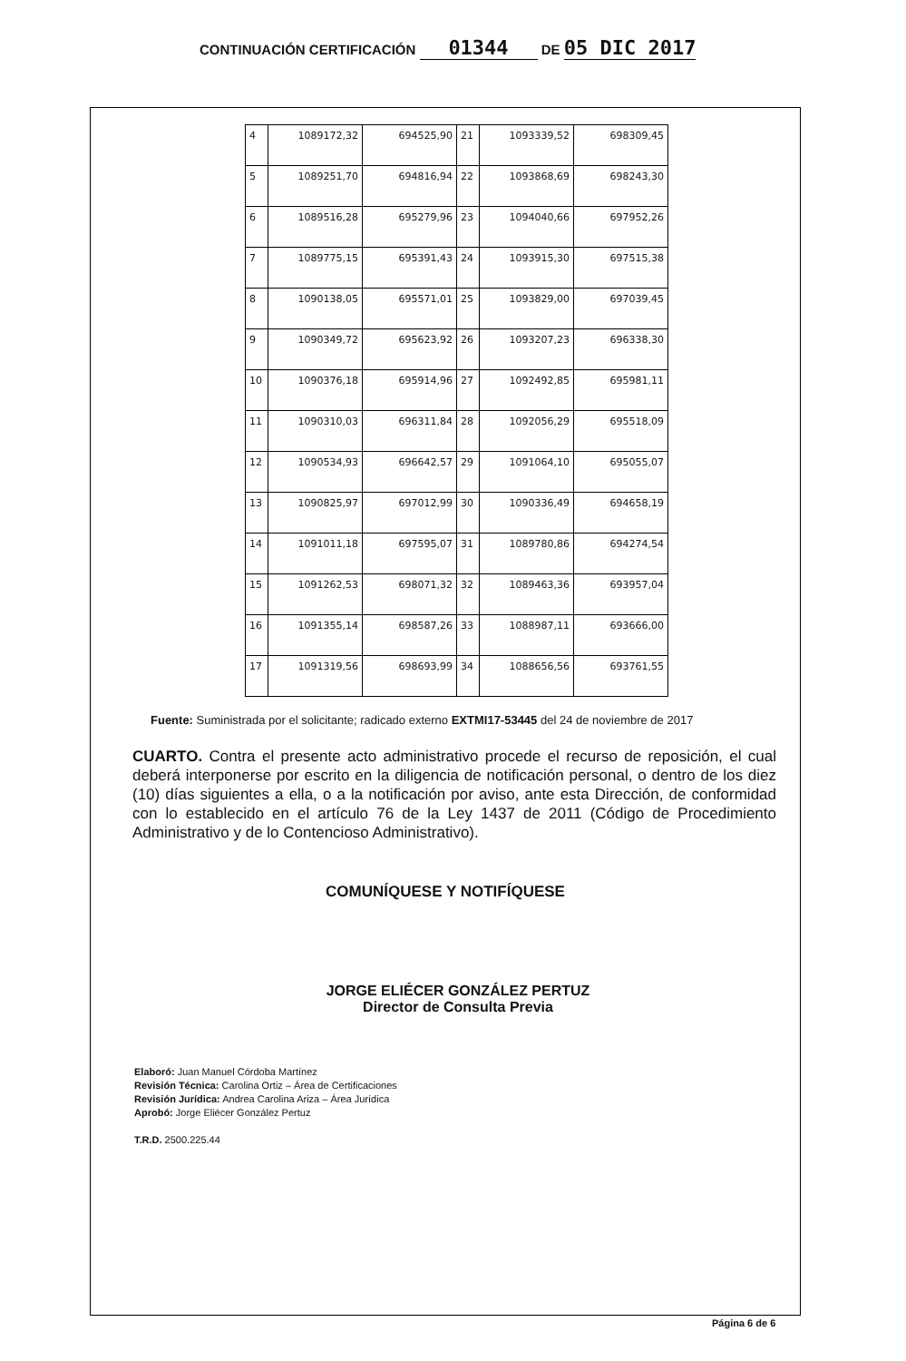CONTINUACIÓN CERTIFICACIÓN 01344 DE 05 DIC 2017
| 4 | 1089172,32 | 694525,90 | 21 | 1093339,52 | 698309,45 |
| 5 | 1089251,70 | 694816,94 | 22 | 1093868,69 | 698243,30 |
| 6 | 1089516,28 | 695279,96 | 23 | 1094040,66 | 697952,26 |
| 7 | 1089775,15 | 695391,43 | 24 | 1093915,30 | 697515,38 |
| 8 | 1090138,05 | 695571,01 | 25 | 1093829,00 | 697039,45 |
| 9 | 1090349,72 | 695623,92 | 26 | 1093207,23 | 696338,30 |
| 10 | 1090376,18 | 695914,96 | 27 | 1092492,85 | 695981,11 |
| 11 | 1090310,03 | 696311,84 | 28 | 1092056,29 | 695518,09 |
| 12 | 1090534,93 | 696642,57 | 29 | 1091064,10 | 695055,07 |
| 13 | 1090825,97 | 697012,99 | 30 | 1090336,49 | 694658,19 |
| 14 | 1091011,18 | 697595,07 | 31 | 1089780,86 | 694274,54 |
| 15 | 1091262,53 | 698071,32 | 32 | 1089463,36 | 693957,04 |
| 16 | 1091355,14 | 698587,26 | 33 | 1088987,11 | 693666,00 |
| 17 | 1091319,56 | 698693,99 | 34 | 1088656,56 | 693761,55 |
Fuente: Suministrada por el solicitante; radicado externo EXTMI17-53445 del 24 de noviembre de 2017
CUARTO. Contra el presente acto administrativo procede el recurso de reposición, el cual deberá interponerse por escrito en la diligencia de notificación personal, o dentro de los diez (10) días siguientes a ella, o a la notificación por aviso, ante esta Dirección, de conformidad con lo establecido en el artículo 76 de la Ley 1437 de 2011 (Código de Procedimiento Administrativo y de lo Contencioso Administrativo).
COMUNÍQUESE Y NOTIFÍQUESE
JORGE ELIÉCER GONZÁLEZ PERTUZ
Director de Consulta Previa
Elaboró: Juan Manuel Córdoba Martínez
Revisión Técnica: Carolina Ortiz – Área de Certificaciones
Revisión Jurídica: Andrea Carolina Ariza – Área Jurídica
Aprobó: Jorge Eliécer González Pertuz
T.R.D. 2500.225.44
Página 6 de 6